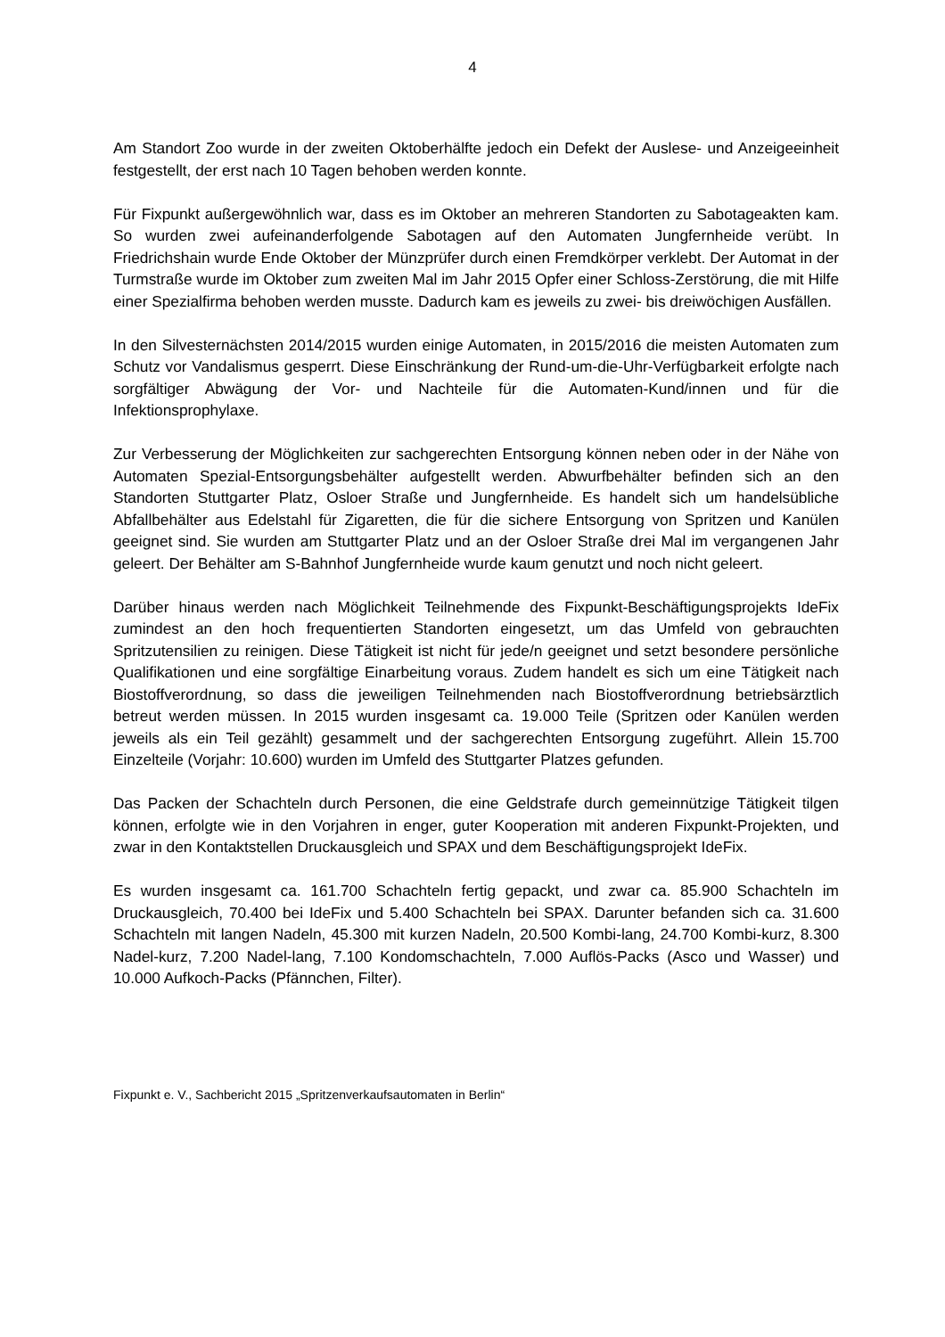4
Am Standort Zoo wurde in der zweiten Oktoberhälfte jedoch ein Defekt der Auslese- und Anzeigeeinheit festgestellt, der erst nach 10 Tagen behoben werden konnte.
Für Fixpunkt außergewöhnlich war, dass es im Oktober an mehreren Standorten zu Sabotageakten kam. So wurden zwei aufeinanderfolgende Sabotagen auf den Automaten Jungfernheide verübt. In Friedrichshain wurde Ende Oktober der Münzprüfer durch einen Fremdkörper verklebt. Der Automat in der Turmstraße wurde im Oktober zum zweiten Mal im Jahr 2015 Opfer einer Schloss-Zerstörung, die mit Hilfe einer Spezialfirma behoben werden musste. Dadurch kam es jeweils zu zwei- bis dreiwöchigen Ausfällen.
In den Silvesternächsten 2014/2015 wurden einige Automaten, in 2015/2016 die meisten Automaten zum Schutz vor Vandalismus gesperrt. Diese Einschränkung der Rund-um-die-Uhr-Verfügbarkeit erfolgte nach sorgfältiger Abwägung der Vor- und Nachteile für die Automaten-Kund/innen und für die Infektionsprophylaxe.
Zur Verbesserung der Möglichkeiten zur sachgerechten Entsorgung können neben oder in der Nähe von Automaten Spezial-Entsorgungsbehälter aufgestellt werden. Abwurfbehälter befinden sich an den Standorten Stuttgarter Platz, Osloer Straße und Jungfernheide. Es handelt sich um handelsübliche Abfallbehälter aus Edelstahl für Zigaretten, die für die sichere Entsorgung von Spritzen und Kanülen geeignet sind. Sie wurden am Stuttgarter Platz und an der Osloer Straße drei Mal im vergangenen Jahr geleert. Der Behälter am S-Bahnhof Jungfernheide wurde kaum genutzt und noch nicht geleert.
Darüber hinaus werden nach Möglichkeit Teilnehmende des Fixpunkt-Beschäftigungsprojekts IdeFix zumindest an den hoch frequentierten Standorten eingesetzt, um das Umfeld von gebrauchten Spritzutensilien zu reinigen. Diese Tätigkeit ist nicht für jede/n geeignet und setzt besondere persönliche Qualifikationen und eine sorgfältige Einarbeitung voraus. Zudem handelt es sich um eine Tätigkeit nach Biostoffverordnung, so dass die jeweiligen Teilnehmenden nach Biostoffverordnung betriebsärztlich betreut werden müssen. In 2015 wurden insgesamt ca. 19.000 Teile (Spritzen oder Kanülen werden jeweils als ein Teil gezählt) gesammelt und der sachgerechten Entsorgung zugeführt. Allein 15.700 Einzelteile (Vorjahr: 10.600) wurden im Umfeld des Stuttgarter Platzes gefunden.
Das Packen der Schachteln durch Personen, die eine Geldstrafe durch gemeinnützige Tätigkeit tilgen können, erfolgte wie in den Vorjahren in enger, guter Kooperation mit anderen Fixpunkt-Projekten, und zwar in den Kontaktstellen Druckausgleich und SPAX und dem Beschäftigungsprojekt IdeFix.
Es wurden insgesamt ca. 161.700 Schachteln fertig gepackt, und zwar ca. 85.900 Schachteln im Druckausgleich, 70.400 bei IdeFix und 5.400 Schachteln bei SPAX. Darunter befanden sich ca. 31.600 Schachteln mit langen Nadeln, 45.300 mit kurzen Nadeln, 20.500 Kombi-lang, 24.700 Kombi-kurz, 8.300 Nadel-kurz, 7.200 Nadel-lang, 7.100 Kondomschachteln, 7.000 Auflös-Packs (Asco und Wasser) und 10.000 Aufkoch-Packs (Pfännchen, Filter).
Fixpunkt e. V., Sachbericht 2015 „Spritzenverkaufsautomaten in Berlin“